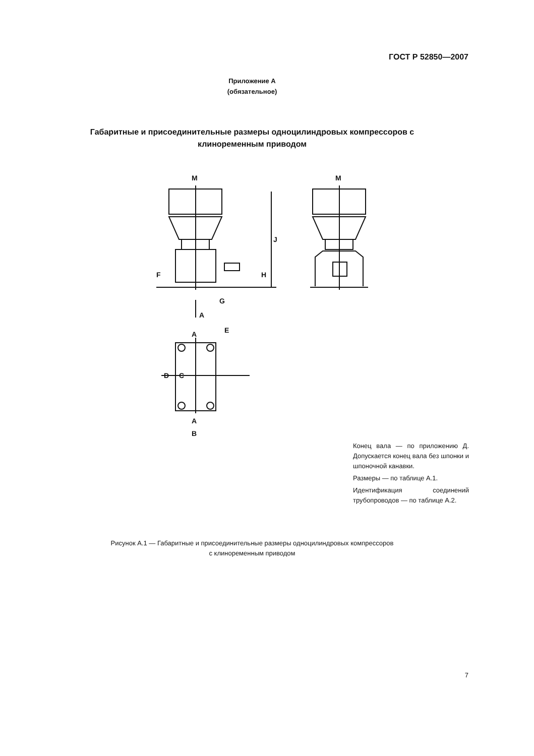ГОСТ Р 52850—2007
Приложение А
(обязательное)
Габаритные и присоединительные размеры одноцилиндровых компрессоров с клиноременным приводом
M
M
J
F
H
G
A
A
E
D
C
A
B
Конец вала — по приложению Д. Допускается конец вала без шпонки и шпоночной канавки.
Размеры — по таблице А.1.
Идентификация соединений трубопроводов — по таблице А.2.
Рисунок А.1 — Габаритные и присоединительные размеры одноцилиндровых компрессоров
с клиноременным приводом
7